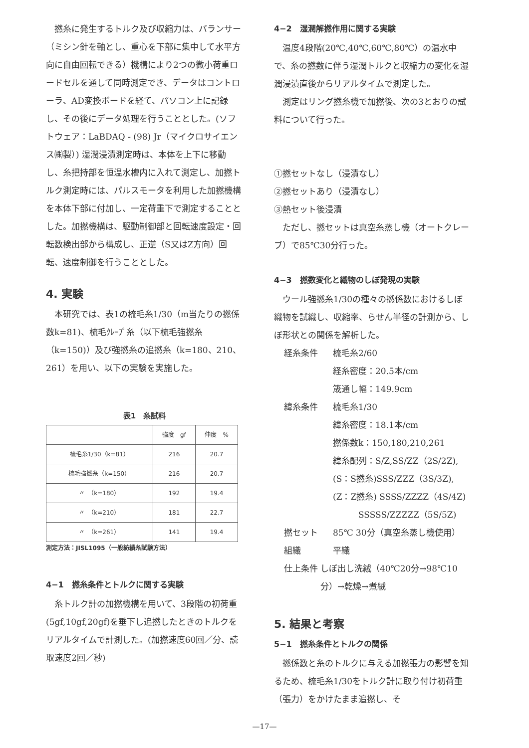撚糸に発生するトルク及び収縮力は、バランサー（ミシン針を軸とし、重心を下部に集中して水平方向に自由回転できる）機構により2つの微小荷重ロードセルを通して同時測定でき、データはコントローラ、AD変換ボードを経て、パソコン上に記録し、その後にデータ処理を行うこととした。(ソフトウェア：LaBDAQ - (98) Jr（マイクロサイエンス㈱製）) 湿潤浸漬測定時は、本体を上下に移動し、糸把持部を恒温水槽内に入れて測定し、加撚トルク測定時には、パルスモータを利用した加撚機構を本体下部に付加し、一定荷重下で測定することとした。加撚機構は、駆動制御部と回転速度設定・回転数検出部から構成し、正逆（S又はZ方向）回転、速度制御を行うこととした。
4. 実験
本研究では、表1の梳毛糸1/30（m当たりの撚係数k=81)、梳毛ｸﾚｰﾌﾟ糸（以下梳毛強撚糸（k=150)）及び強撚糸の追撚糸（k=180、210、261）を用い、以下の実験を実施した。
表1　糸試料
| | 強度 gf | 伸度 % |
| --- | --- | --- |
| 梳毛糸1/30（k=81） | 216 | 20.7 |
| 梳毛強撚糸（k=150） | 216 | 20.7 |
| 〃 （k=180） | 192 | 19.4 |
| 〃 （k=210） | 181 | 22.7 |
| 〃 （k=261） | 141 | 19.4 |
測定方法：JISL1095（一般紡績糸試験方法）
4−1　撚糸条件とトルクに関する実験
糸トルク計の加撚機構を用いて、3段階の初荷重(5gf,10gf,20gf)を垂下し追撚したときのトルクをリアルタイムで計測した。(加撚速度60回／分、読取速度2回／秒)
4−2　湿潤解撚作用に関する実験
温度4段階(20℃,40℃,60℃,80℃）の温水中で、糸の撚数に伴う湿潤トルクと収縮力の変化を湿潤浸漬直後からリアルタイムで測定した。
測定はリング撚糸機で加撚後、次の3とおりの試料について行った。
①撚セットなし（浸漬なし）
②撚セットあり（浸漬なし）
③熱セット後浸漬
ただし、撚セットは真空糸蒸し機（オートクレーブ）で85℃30分行った。
4−3　撚数変化と織物のしぼ発現の実験
ウール強撚糸1/30の種々の撚係数におけるしぼ織物を試織し、収縮率、らせん半径の計測から、しぼ形状との関係を解析した。
経糸条件 梳毛糸2/60
経糸密度：20.5本/cm
筬通し幅：149.9cm
緯糸条件 梳毛糸1/30
緯糸密度：18.1本/cm
撚係数k：150,180,210,261
緯糸配列：S/Z,SS/ZZ（2S/2Z),
(S：S撚糸)SSS/ZZZ（3S/3Z),
(Z：Z撚糸) SSSS/ZZZZ（4S/4Z)
　　　SSSSS/ZZZZZ（5S/5Z)
撚セット 85℃ 30分（真空糸蒸し機使用）
組織 平織
仕上条件 しぼ出し洗絨（40℃20分→98℃10分）→乾燥→煮絨
5. 結果と考察
5−1　撚糸条件とトルクの関係
撚係数と糸のトルクに与える加撚張力の影響を知るため、梳毛糸1/30をトルク計に取り付け初荷重（張力）をかけたまま追撚し、そ
—17—